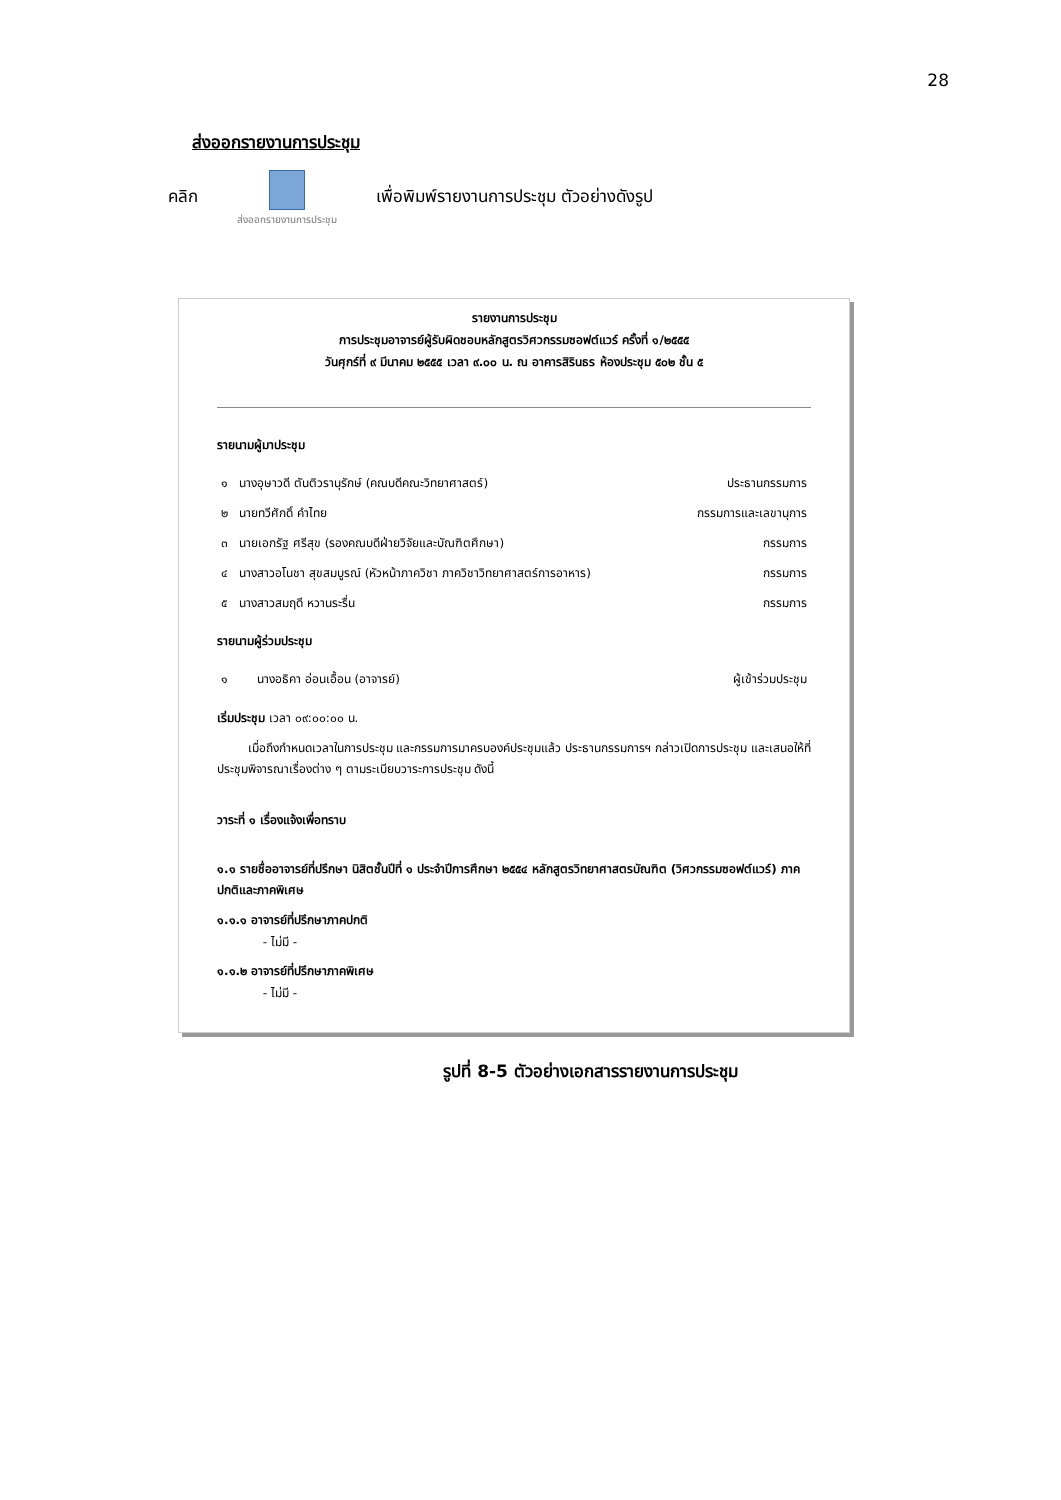28
ส่งออกรายงานการประชุม
คลิก
ส่งออกรายงานการประชุม
เพื่อพิมพ์รายงานการประชุม ตัวอย่างดังรูป
รายงานการประชุม
การประชุมอาจารย์ผู้รับผิดชอบหลักสูตรวิศวกรรมซอฟต์แวร์ ครั้งที่ ๑/๒๕๕๕
วันศุกร์ที่ ๙ มีนาคม ๒๕๕๕ เวลา ๙.๐๐ น. ณ อาคารสิรินธร ห้องประชุม ๕๐๒ ชั้น ๕
รายนามผู้มาประชุม
| ๑ | นางอุษาวดี ตันติวรานุรักษ์ (คณบดีคณะวิทยาศาสตร์) | ประธานกรรมการ |
| ๒ | นายทวีศักดิ์ คำไทย | กรรมการและเลขานุการ |
| ๓ | นายเอกรัฐ ศรีสุข (รองคณบดีฝ่ายวิจัยและบัณฑิตศึกษา) | กรรมการ |
| ๔ | นางสาวอโนชา สุขสมบูรณ์ (หัวหน้าภาควิชา ภาควิชาวิทยาศาสตร์การอาหาร) | กรรมการ |
| ๕ | นางสาวสมฤดี หวานระรื่น | กรรมการ |
รายนามผู้ร่วมประชุม
| ๑ | นางอธิคา อ่อนเอื้อน (อาจารย์) | ผู้เข้าร่วมประชุม |
เริ่มประชุม เวลา ๐๙:๐๐:๐๐ น.
เมื่อถึงกำหนดเวลาในการประชุม และกรรมการมาครบองค์ประชุมแล้ว ประธานกรรมการฯ กล่าวเปิดการประชุม และเสนอให้ที่ประชุมพิจารณาเรื่องต่าง ๆ ตามระเบียบวาระการประชุม ดังนี้
วาระที่ ๑ เรื่องแจ้งเพื่อทราบ
๑.๑ รายชื่ออาจารย์ที่ปรึกษา นิสิตชั้นปีที่ ๑ ประจำปีการศึกษา ๒๕๕๔ หลักสูตรวิทยาศาสตรบัณฑิต (วิศวกรรมซอฟต์แวร์) ภาคปกติและภาคพิเศษ
๑.๑.๑ อาจารย์ที่ปรึกษาภาคปกติ
- ไม่มี -
๑.๑.๒ อาจารย์ที่ปรึกษาภาคพิเศษ
- ไม่มี -
รูปที่ 8-5 ตัวอย่างเอกสารรายงานการประชุม